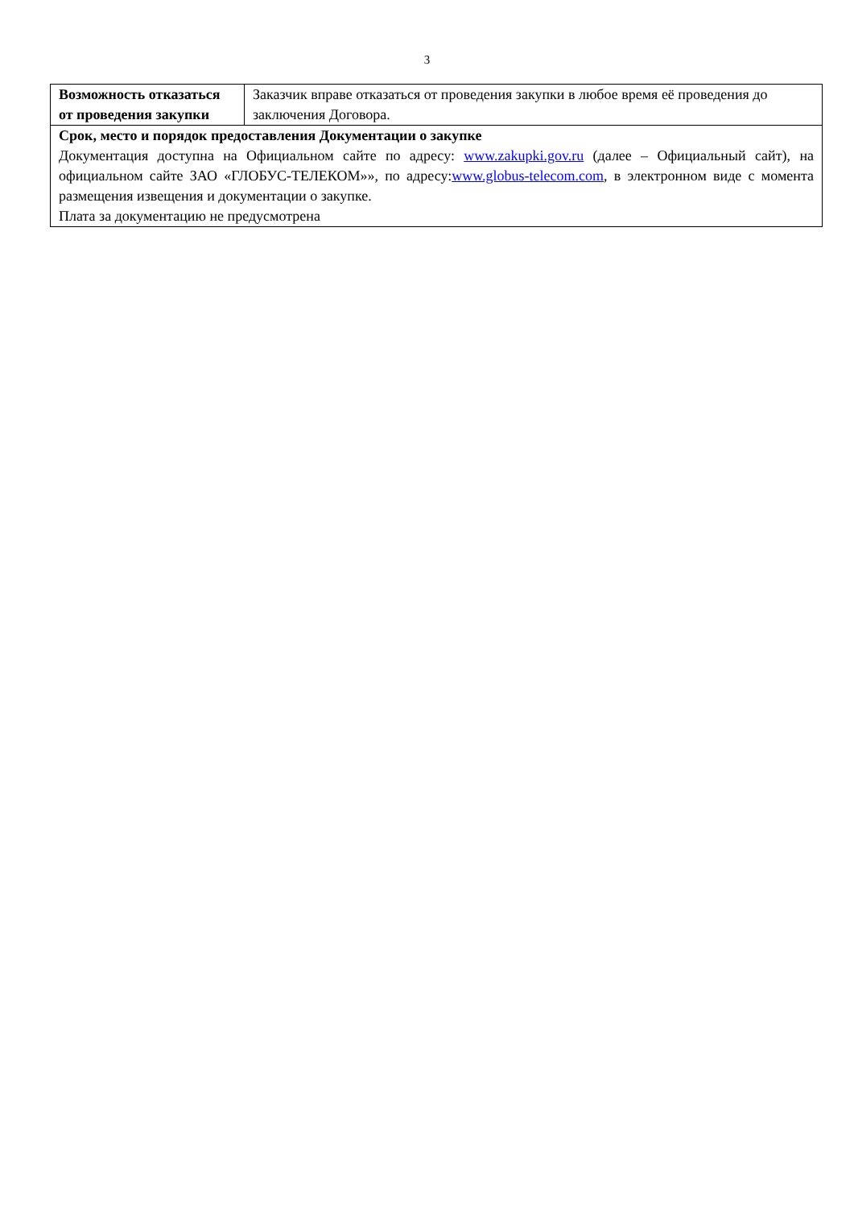3
| Возможность отказаться от проведения закупки | Заказчик вправе отказаться от проведения закупки в любое время её проведения до заключения Договора. |
| Срок, место и порядок предоставления Документации о закупке Документация доступна на Официальном сайте по адресу: www.zakupki.gov.ru (далее – Официальный сайт), на официальном сайте ЗАО «ГЛОБУС-ТЕЛЕКОМ»», по адресу: www.globus-telecom.com , в электронном виде с момента размещения извещения и документации о закупке. Плата за документацию не предусмотрена | |